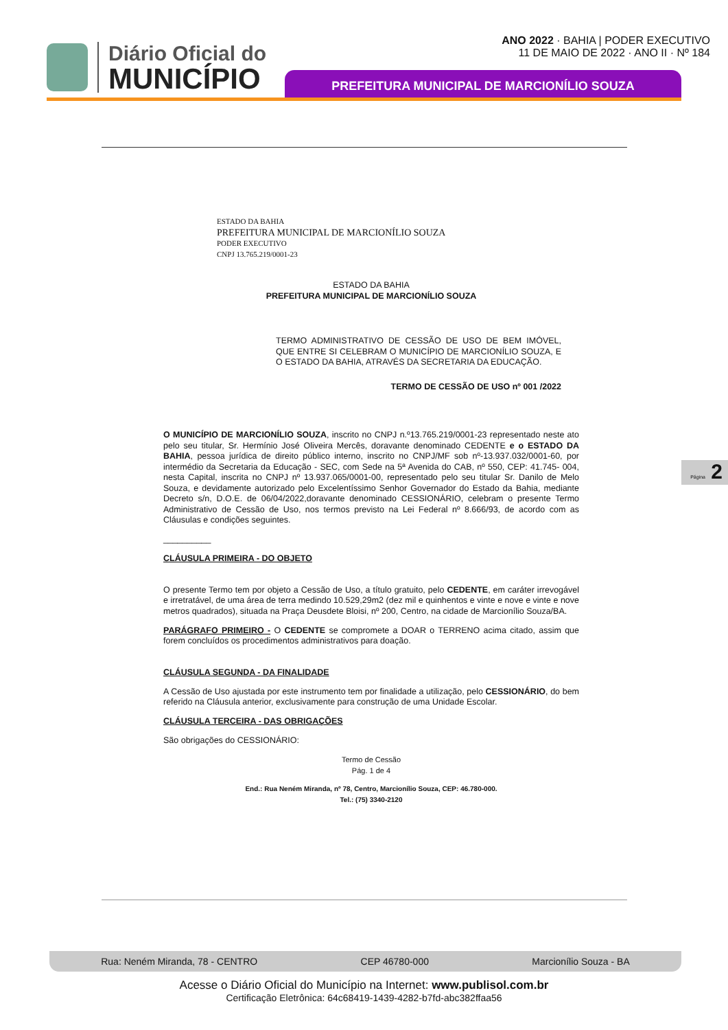Diário Oficial do
MUNICÍPIO
ANO 2022 · BAHIA | PODER EXECUTIVO
11 DE MAIO DE 2022 · ANO II · Nº 184
PREFEITURA MUNICIPAL DE MARCIONÍLIO SOUZA
ESTADO DA BAHIA
PREFEITURA MUNICIPAL DE MARCIONÍLIO SOUZA
PODER EXECUTIVO
CNPJ 13.765.219/0001-23
ESTADO DA BAHIA
PREFEITURA MUNICIPAL DE MARCIONÍLIO SOUZA
TERMO ADMINISTRATIVO DE CESSÃO DE USO DE BEM IMÓVEL, QUE ENTRE SI CELEBRAM O MUNICÍPIO DE MARCIONÍLIO SOUZA, E O ESTADO DA BAHIA, ATRAVÉS DA SECRETARIA DA EDUCAÇÃO.
TERMO DE CESSÃO DE USO nº 001 /2022
O MUNICÍPIO DE MARCIONÍLIO SOUZA, inscrito no CNPJ n.º13.765.219/0001-23 representado neste ato pelo seu titular, Sr. Hermínio José Oliveira Mercês, doravante denominado CEDENTE e o ESTADO DA BAHIA, pessoa jurídica de direito público interno, inscrito no CNPJ/MF sob nº-13.937.032/0001-60, por intermédio da Secretaria da Educação - SEC, com Sede na 5ª Avenida do CAB, nº 550, CEP: 41.745- 004, nesta Capital, inscrita no CNPJ nº 13.937.065/0001-00, representado pelo seu titular Sr. Danilo de Melo Souza, e devidamente autorizado pelo Excelentíssimo Senhor Governador do Estado da Bahia, mediante Decreto s/n, D.O.E. de 06/04/2022,doravante denominado CESSIONÁRIO, celebram o presente Termo Administrativo de Cessão de Uso, nos termos previsto na Lei Federal nº 8.666/93, de acordo com as Cláusulas e condições seguintes.
__________
CLÁUSULA PRIMEIRA - DO OBJETO
O presente Termo tem por objeto a Cessão de Uso, a título gratuito, pelo CEDENTE, em caráter irrevogável e irretratável, de uma área de terra medindo 10.529,29m2 (dez mil e quinhentos e vinte e nove e vinte e nove metros quadrados), situada na Praça Deusdete Bloisi, nº 200, Centro, na cidade de Marcionílio Souza/BA.
PARÁGRAFO PRIMEIRO - O CEDENTE se compromete a DOAR o TERRENO acima citado, assim que forem concluídos os procedimentos administrativos para doação.
CLÁUSULA SEGUNDA - DA FINALIDADE
A Cessão de Uso ajustada por este instrumento tem por finalidade a utilização, pelo CESSIONÁRIO, do bem referido na Cláusula anterior, exclusivamente para construção de uma Unidade Escolar.
CLÁUSULA TERCEIRA - DAS OBRIGAÇÕES
São obrigações do CESSIONÁRIO:
Termo de Cessão
Pág. 1 de 4
End.: Rua Neném Miranda, nº 78, Centro, Marcionílio Souza, CEP: 46.780-000.
Tel.: (75) 3340-2120
Página 2
Rua: Neném Miranda, 78 - CENTRO CEP 46780-000 Marcionílio Souza - BA
Acesse o Diário Oficial do Município na Internet: www.publisol.com.br
Certificação Eletrônica: 64c68419-1439-4282-b7fd-abc382ffaa56